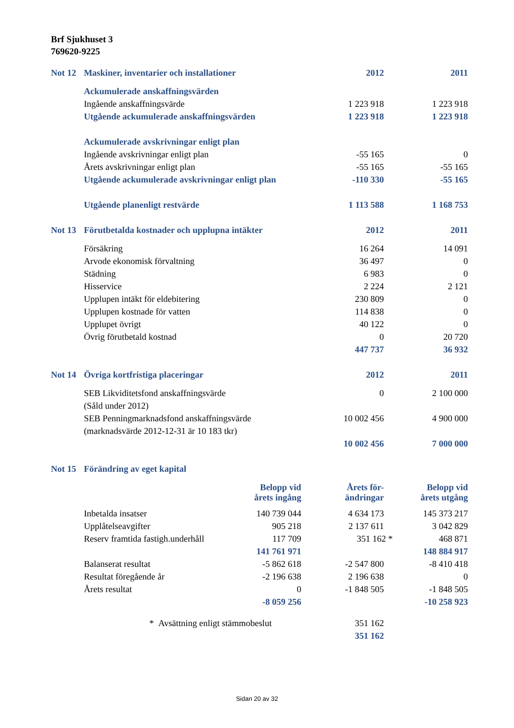Brf Sjukhuset 3
769620-9225
| Not 12 | Maskiner, inventarier och installationer | | 2012 | 2011 |
| | Ackumulerade anskaffningsvärden | | | |
| | Ingående anskaffningsvärde | | 1 223 918 | 1 223 918 |
| | Utgående ackumulerade anskaffningsvärden | | 1 223 918 | 1 223 918 |
| | Ackumulerade avskrivningar enligt plan | | | |
| | Ingående avskrivningar enligt plan | | -55 165 | 0 |
| | Årets avskrivningar enligt plan | | -55 165 | -55 165 |
| | Utgående ackumulerade avskrivningar enligt plan | | -110 330 | -55 165 |
| | Utgående planenligt restvärde | | 1 113 588 | 1 168 753 |
| Not 13 | Förutbetalda kostnader och upplupna intäkter | | 2012 | 2011 |
| | Försäkring | | 16 264 | 14 091 |
| | Arvode ekonomisk förvaltning | | 36 497 | 0 |
| | Städning | | 6 983 | 0 |
| | Hisservice | | 2 224 | 2 121 |
| | Upplupen intäkt för eldebitering | | 230 809 | 0 |
| | Upplupen kostnade för vatten | | 114 838 | 0 |
| | Upplupet övrigt | | 40 122 | 0 |
| | Övrig förutbetald kostnad | | 0 | 20 720 |
| | | | 447 737 | 36 932 |
| Not 14 | Övriga kortfristiga placeringar | | 2012 | 2011 |
| | SEB Likviditetsfond anskaffningsvärde | | 0 | 2 100 000 |
| | (Såld under 2012) | | | |
| | SEB Penningmarknadsfond anskaffningsvärde | | 10 002 456 | 4 900 000 |
| | (marknadsvärde 2012-12-31 är 10 183 tkr) | | | |
| | | | 10 002 456 | 7 000 000 |
| Not 15 | Förändring av eget kapital | | | |
| | | Belopp vid årets ingång | Årets för- ändringar | Belopp vid årets utgång |
| | Inbetalda insatser | 140 739 044 | 4 634 173 | 145 373 217 |
| | Upplåtelseavgifter | 905 218 | 2 137 611 | 3 042 829 |
| | Reserv framtida fastigh.underhåll | 117 709 | 351 162 * | 468 871 |
| | | 141 761 971 | | 148 884 917 |
| | Balanserat resultat | -5 862 618 | -2 547 800 | -8 410 418 |
| | Resultat föregående år | -2 196 638 | 2 196 638 | 0 |
| | Årets resultat | 0 | -1 848 505 | -1 848 505 |
| | | -8 059 256 | | -10 258 923 |
| | * Avsättning enligt stämmobeslut | | 351 162 | |
| | | | 351 162 | |
Sidan 20 av 32